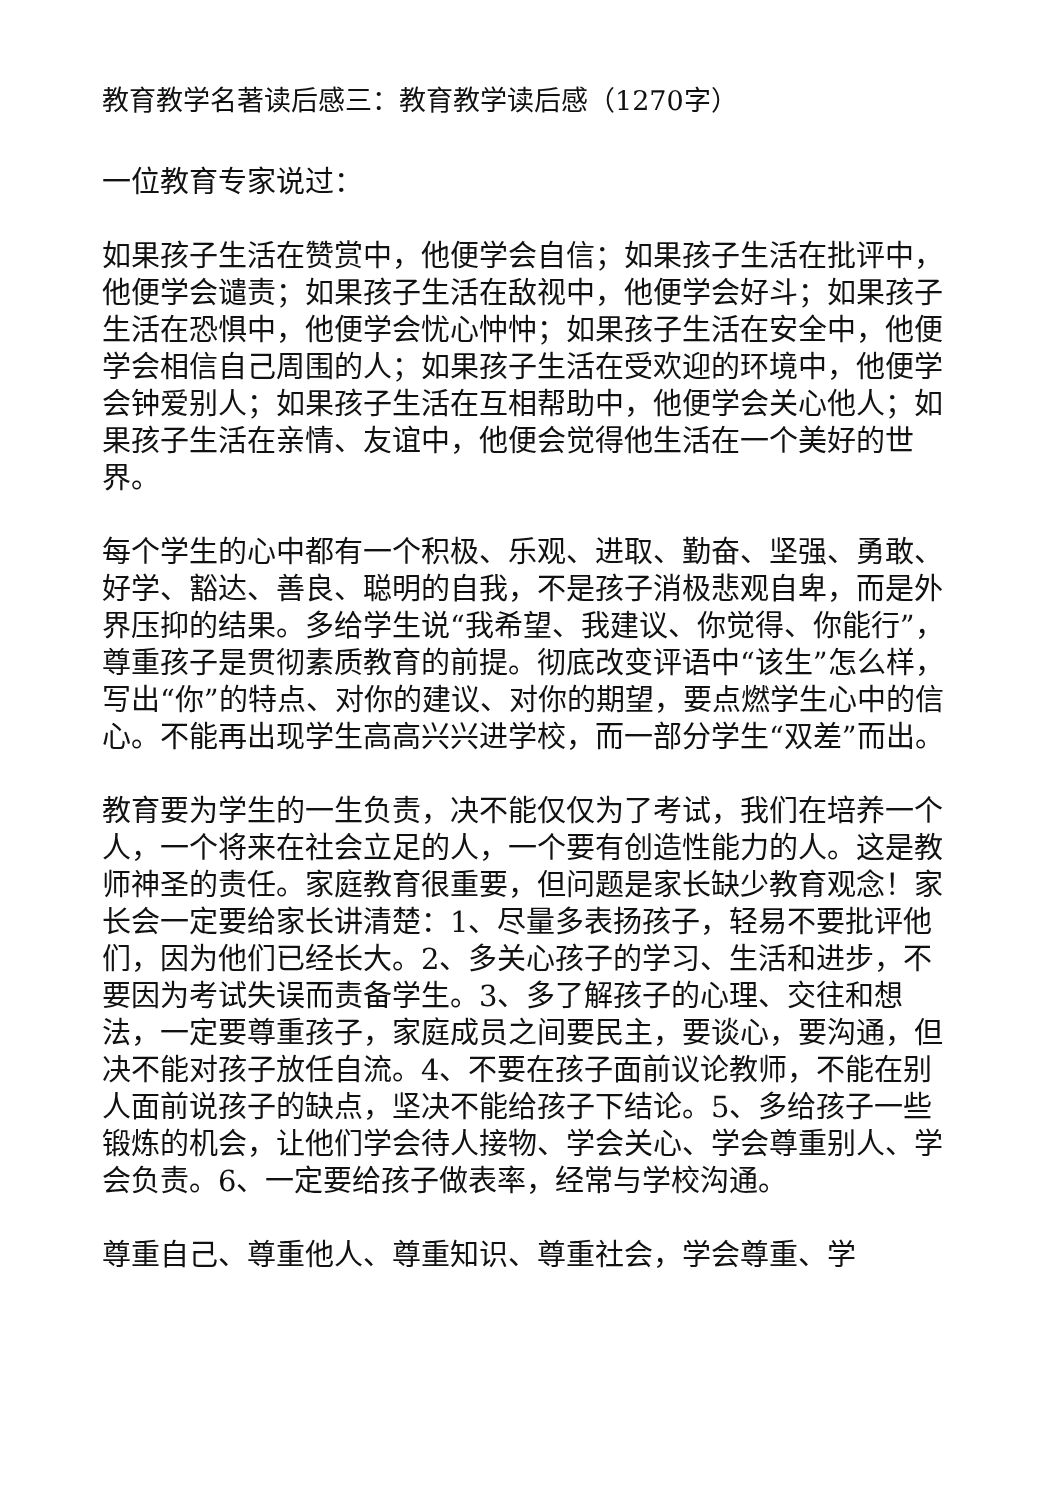教育教学名著读后感三：教育教学读后感（1270字）
一位教育专家说过：
如果孩子生活在赞赏中，他便学会自信；如果孩子生活在批评中，他便学会谴责；如果孩子生活在敌视中，他便学会好斗；如果孩子生活在恐惧中，他便学会忧心忡忡；如果孩子生活在安全中，他便学会相信自己周围的人；如果孩子生活在受欢迎的环境中，他便学会钟爱别人；如果孩子生活在互相帮助中，他便学会关心他人；如果孩子生活在亲情、友谊中，他便会觉得他生活在一个美好的世界。
每个学生的心中都有一个积极、乐观、进取、勤奋、坚强、勇敢、好学、豁达、善良、聪明的自我，不是孩子消极悲观自卑，而是外界压抑的结果。多给学生说“我希望、我建议、你觉得、你能行”，尊重孩子是贯彻素质教育的前提。彻底改变评语中“该生”怎么样，写出“你”的特点、对你的建议、对你的期望，要点燃学生心中的信心。不能再出现学生高高兴兴进学校，而一部分学生“双差”而出。
教育要为学生的一生负责，决不能仅仅为了考试，我们在培养一个人，一个将来在社会立足的人，一个要有创造性能力的人。这是教师神圣的责任。家庭教育很重要，但问题是家长缺少教育观念！家长会一定要给家长讲清楚：1、尽量多表扬孩子，轻易不要批评他们，因为他们已经长大。2、多关心孩子的学习、生活和进步，不要因为考试失误而责备学生。3、多了解孩子的心理、交往和想法，一定要尊重孩子，家庭成员之间要民主，要谈心，要沟通，但决不能对孩子放任自流。4、不要在孩子面前议论教师，不能在别人面前说孩子的缺点，坚决不能给孩子下结论。5、多给孩子一些锻炼的机会，让他们学会待人接物、学会关心、学会尊重别人、学会负责。6、一定要给孩子做表率，经常与学校沟通。
尊重自己、尊重他人、尊重知识、尊重社会，学会尊重、学